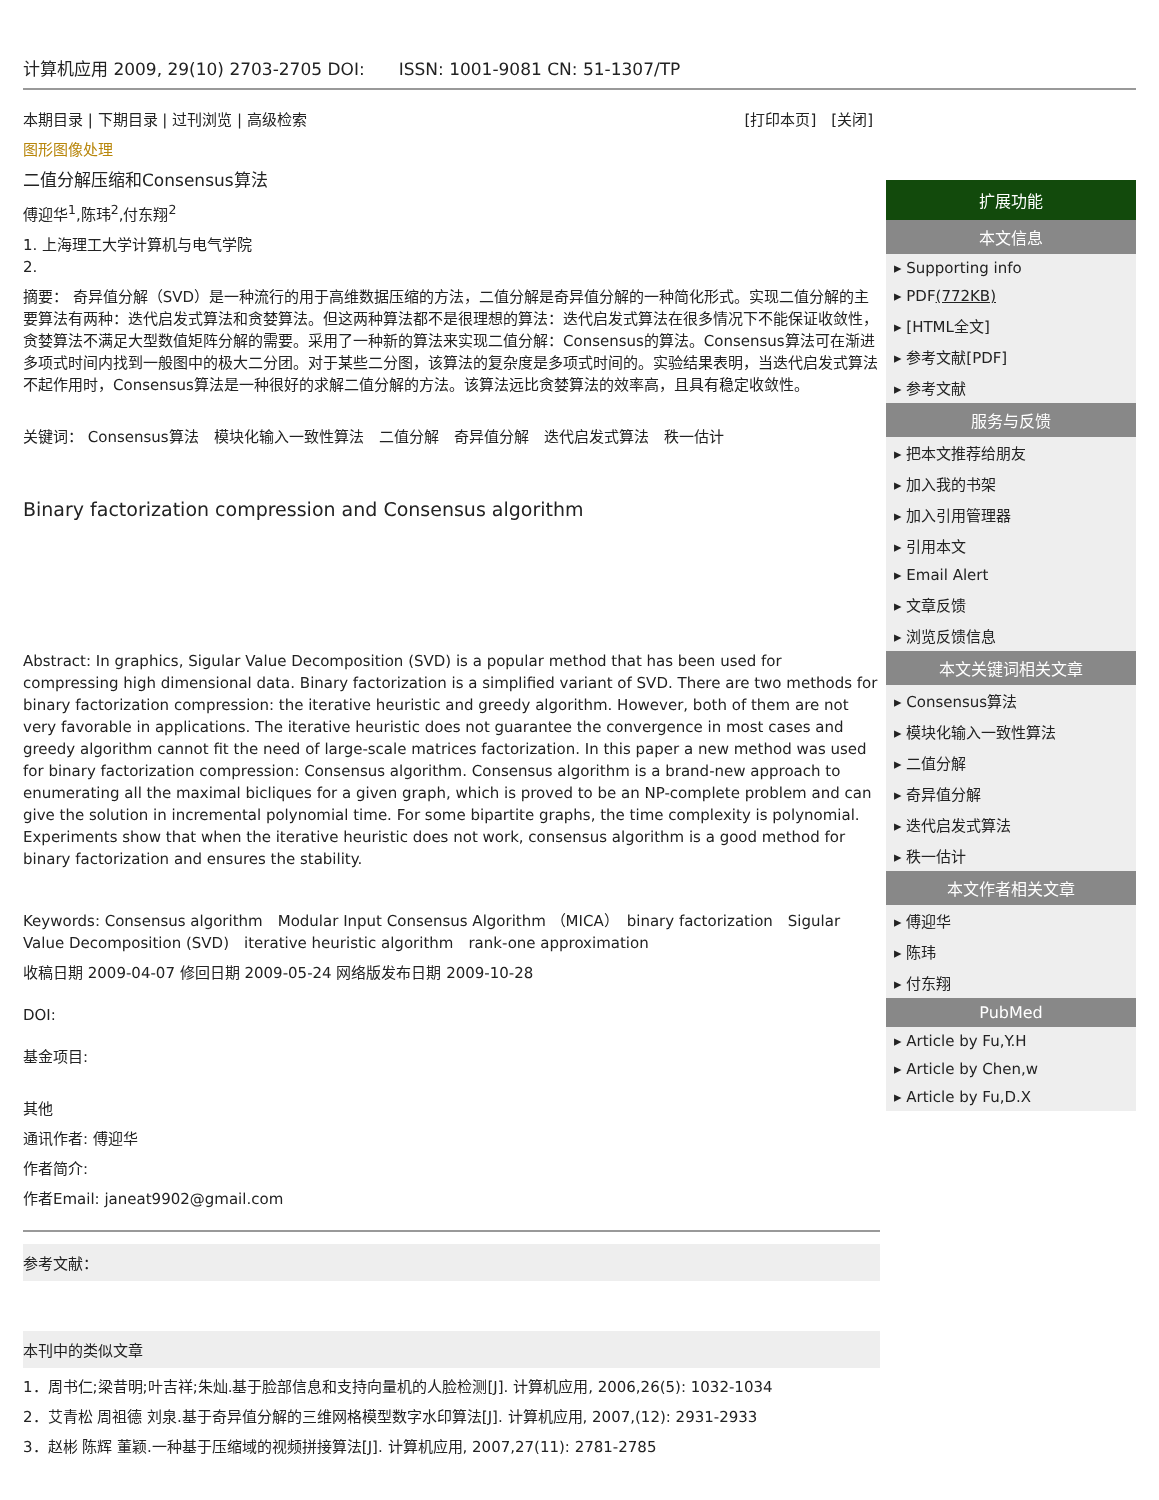计算机应用 2009, 29(10) 2703-2705 DOI:　　ISSN: 1001-9081 CN: 51-1307/TP
本期目录 | 下期目录 | 过刊浏览 | 高级检索 [打印本页]　[关闭]
图形图像处理
二值分解压缩和Consensus算法
傅迎华<sup>1</sup>,陈玮<sup>2</sup>,付东翔<sup>2</sup>
1. 上海理工大学计算机与电气学院
2.
摘要： 奇异值分解（SVD）是一种流行的用于高维数据压缩的方法，二值分解是奇异值分解的一种简化形式。实现二值分解的主要算法有两种：迭代启发式算法和贪婪算法。但这两种算法都不是很理想的算法：迭代启发式算法在很多情况下不能保证收敛性，贪婪算法不满足大型数值矩阵分解的需要。采用了一种新的算法来实现二值分解：Consensus的算法。Consensus算法可在渐进多项式时间内找到一般图中的极大二分团。对于某些二分图，该算法的复杂度是多项式时间的。实验结果表明，当迭代启发式算法不起作用时，Consensus算法是一种很好的求解二值分解的方法。该算法远比贪婪算法的效率高，且具有稳定收敛性。
关键词： Consensus算法　模块化输入一致性算法　二值分解　奇异值分解　迭代启发式算法　秩一估计
Binary factorization compression and Consensus algorithm
Abstract: In graphics, Sigular Value Decomposition (SVD) is a popular method that has been used for compressing high dimensional data. Binary factorization is a simplified variant of SVD. There are two methods for binary factorization compression: the iterative heuristic and greedy algorithm. However, both of them are not very favorable in applications. The iterative heuristic does not guarantee the convergence in most cases and greedy algorithm cannot fit the need of large-scale matrices factorization. In this paper a new method was used for binary factorization compression: Consensus algorithm. Consensus algorithm is a brand-new approach to enumerating all the maximal bicliques for a given graph, which is proved to be an NP-complete problem and can give the solution in incremental polynomial time. For some bipartite graphs, the time complexity is polynomial. Experiments show that when the iterative heuristic does not work, consensus algorithm is a good method for binary factorization and ensures the stability.
Keywords: Consensus algorithm　Modular Input Consensus Algorithm （MICA）　binary factorization　Sigular Value Decomposition (SVD)　iterative heuristic algorithm　rank-one approximation
收稿日期 2009-04-07 修回日期 2009-05-24 网络版发布日期 2009-10-28
DOI:
基金项目:
其他
通讯作者: 傅迎华
作者简介:
作者Email: janeat9902@gmail.com
参考文献：
本刊中的类似文章
1．周书仁;梁昔明;叶吉祥;朱灿.基于脸部信息和支持向量机的人脸检测[J]. 计算机应用, 2006,26(5): 1032-1034
2．艾青松 周祖德 刘泉.基于奇异值分解的三维网格模型数字水印算法[J]. 计算机应用, 2007,(12): 2931-2933
3．赵彬 陈辉 董颖.一种基于压缩域的视频拼接算法[J]. 计算机应用, 2007,27(11): 2781-2785
扩展功能
本文信息
▸ Supporting info
▸ PDF(772KB)
▸ [HTML全文]
▸ 参考文献[PDF]
▸ 参考文献
服务与反馈
▸ 把本文推荐给朋友
▸ 加入我的书架
▸ 加入引用管理器
▸ 引用本文
▸ Email Alert
▸ 文章反馈
▸ 浏览反馈信息
本文关键词相关文章
▸ Consensus算法
▸ 模块化输入一致性算法
▸ 二值分解
▸ 奇异值分解
▸ 迭代启发式算法
▸ 秩一估计
本文作者相关文章
▸ 傅迎华
▸ 陈玮
▸ 付东翔
PubMed
▸ Article by Fu,Y.H
▸ Article by Chen,w
▸ Article by Fu,D.X